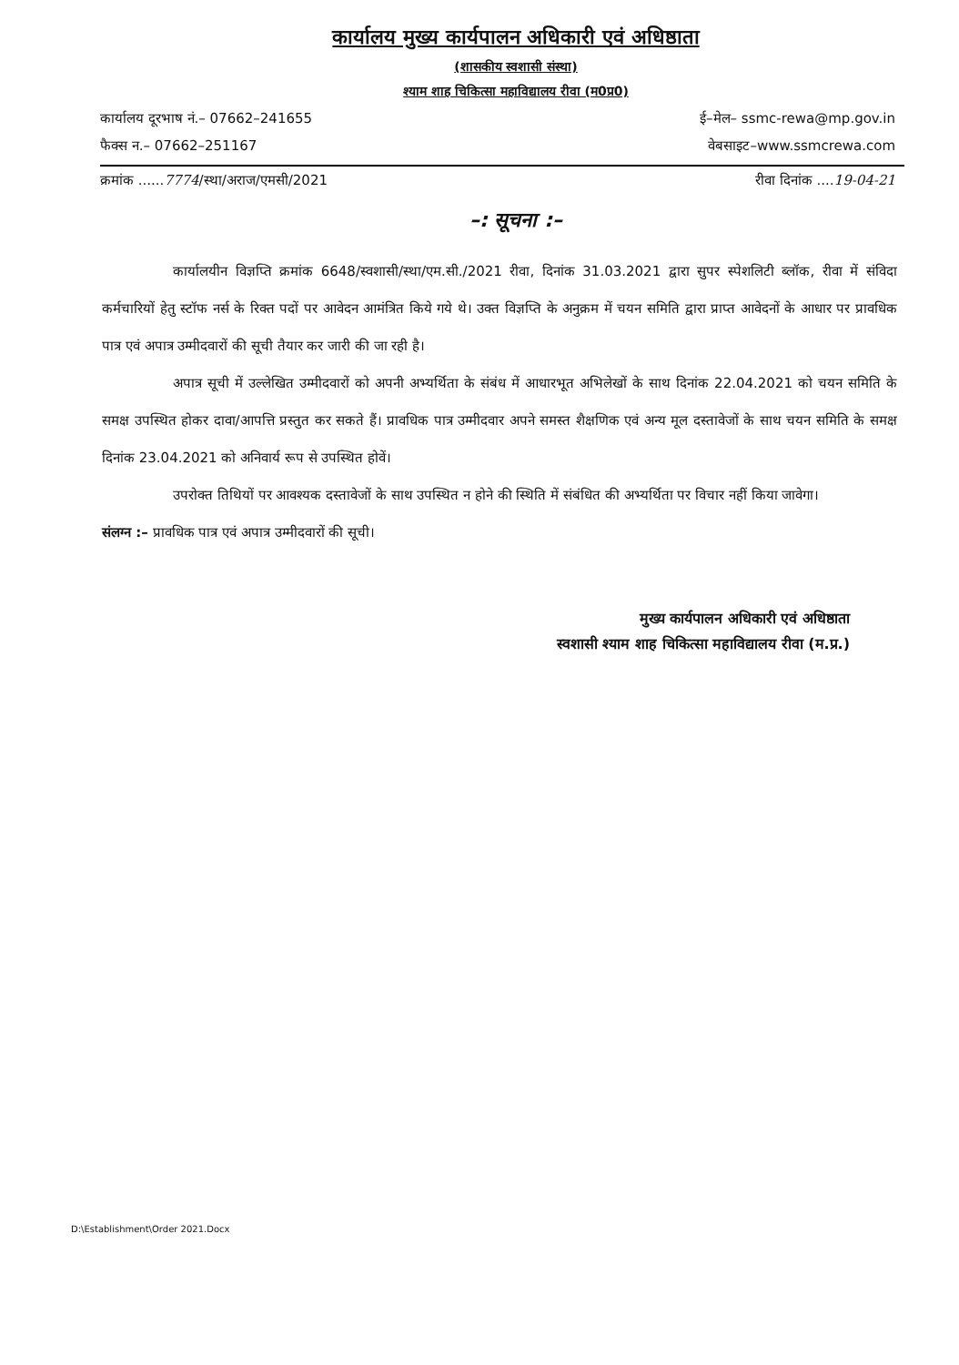कार्यालय मुख्य कार्यपालन अधिकारी एवं अधिष्ठाता
(शासकीय स्वशासी संस्था)
श्याम शाह चिकित्सा महाविद्यालय रीवा (म0प्र0)
कार्यालय दूरभाष नं.– 07662–241655 ई–मेल– ssmc-rewa@mp.gov.in
फैक्स न.– 07662–251167 वेबसाइट–www.ssmcrewa.com
क्रमांक ......7774/स्था/अराज/एमसी/2021 रीवा दिनांक ....19-04-21
–: सूचना :–
कार्यालयीन विज्ञप्ति क्रमांक 6648/स्वशासी/स्था/एम.सी./2021 रीवा, दिनांक 31.03.2021 द्वारा सुपर स्पेशलिटी ब्लॉक, रीवा में संविदा कर्मचारियों हेतु स्टॉफ नर्स के रिक्त पदों पर आवेदन आमंत्रित किये गये थे। उक्त विज्ञप्ति के अनुक्रम में चयन समिति द्वारा प्राप्त आवेदनों के आधार पर प्रावधिक पात्र एवं अपात्र उम्मीदवारों की सूची तैयार कर जारी की जा रही है।
अपात्र सूची में उल्लेखित उम्मीदवारों को अपनी अभ्यर्थिता के संबंध में आधारभूत अभिलेखों के साथ दिनांक 22.04.2021 को चयन समिति के समक्ष उपस्थित होकर दावा/आपत्ति प्रस्तुत कर सकते हैं। प्रावधिक पात्र उम्मीदवार अपने समस्त शैक्षणिक एवं अन्य मूल दस्तावेजों के साथ चयन समिति के समक्ष दिनांक 23.04.2021 को अनिवार्य रूप से उपस्थित होवें।
उपरोक्त तिथियों पर आवश्यक दस्तावेजों के साथ उपस्थित न होने की स्थिति में संबंधित की अभ्यर्थिता पर विचार नहीं किया जावेगा।
संलग्न :– प्रावधिक पात्र एवं अपात्र उम्मीदवारों की सूची।
मुख्य कार्यपालन अधिकारी एवं अधिष्ठाता
स्वशासी श्याम शाह चिकित्सा महाविद्यालय रीवा (म.प्र.)
D:\Establishment\Order 2021.Docx